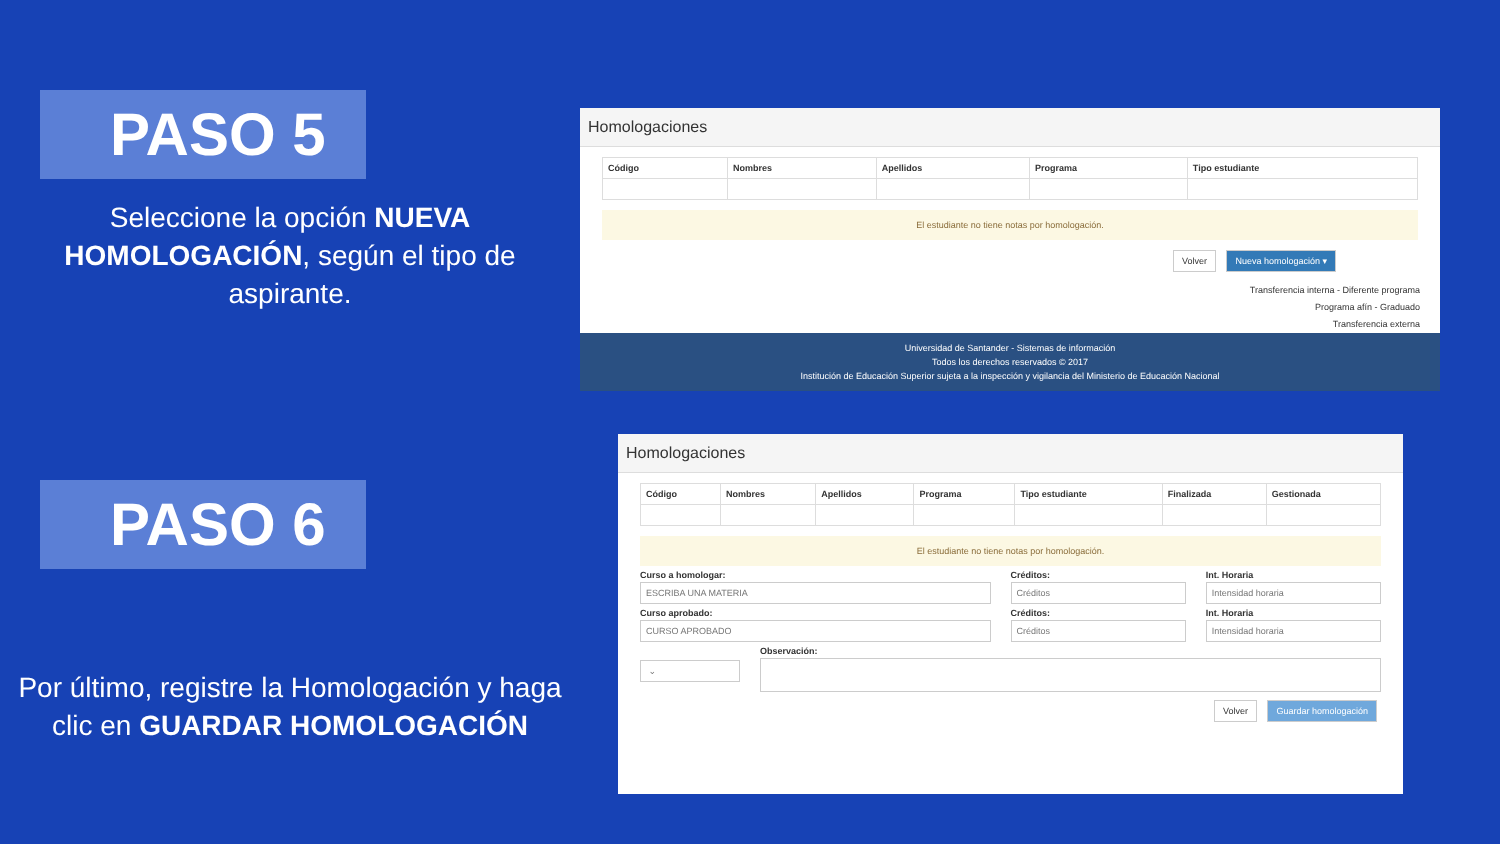PASO 5
Seleccione la opción NUEVA HOMOLOGACIÓN, según el tipo de aspirante.
PASO 6
Por último, registre la Homologación y haga clic en GUARDAR HOMOLOGACIÓN
Homologaciones
| Código | Nombres | Apellidos | Programa | Tipo estudiante |
| --- | --- | --- | --- | --- |
El estudiante no tiene notas por homologación.
Volver Nueva homologación ▾
Transferencia interna - Diferente programa
Programa afín - Graduado
Transferencia externa
Universidad de Santander - Sistemas de información
Todos los derechos reservados © 2017
Institución de Educación Superior sujeta a la inspección y vigilancia del Ministerio de Educación Nacional
Homologaciones
| Código | Nombres | Apellidos | Programa | Tipo estudiante | Finalizada | Gestionada |
| --- | --- | --- | --- | --- | --- | --- |
El estudiante no tiene notas por homologación.
Curso a homologar:
ESCRIBA UNA MATERIA
Créditos:
Créditos
Int. Horaria
Intensidad horaria
Curso aprobado:
CURSO APROBADO
Créditos:
Créditos
Int. Horaria
Intensidad horaria
⌄
Observación:
Volver Guardar homologación